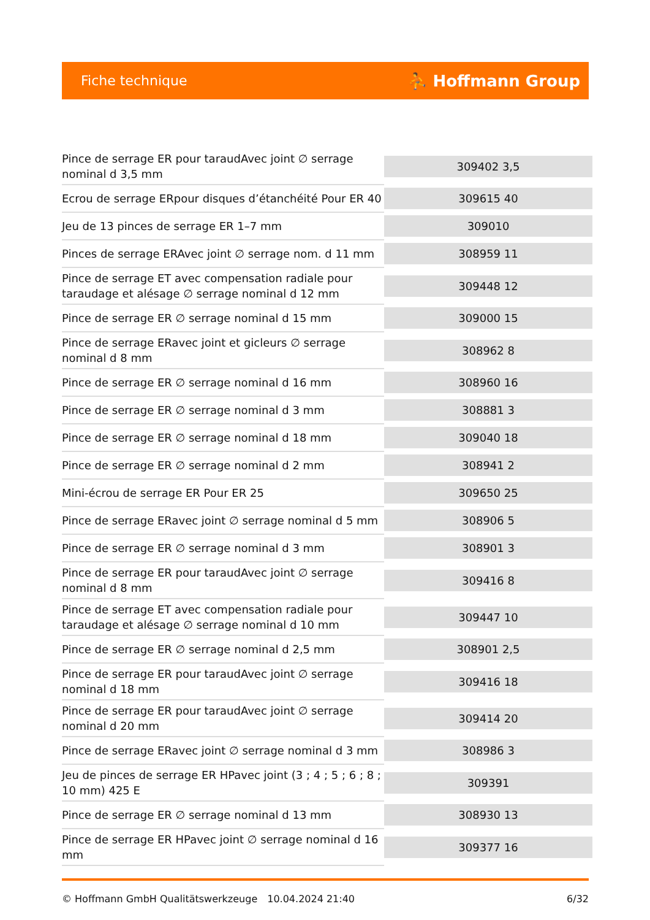Fiche technique ⛹ Hoffmann Group
| Pince de serrage ER pour taraudAvec joint ∅ serrage nominal d 3,5 mm | 309402 3,5 |
| Ecrou de serrage ERpour disques d’étanchéité Pour ER 40 | 309615 40 |
| Jeu de 13 pinces de serrage ER 1–7 mm | 309010 |
| Pinces de serrage ERAvec joint ∅ serrage nom. d 11 mm | 308959 11 |
| Pince de serrage ET avec compensation radiale pour taraudage et alésage ∅ serrage nominal d 12 mm | 309448 12 |
| Pince de serrage ER ∅ serrage nominal d 15 mm | 309000 15 |
| Pince de serrage ERavec joint et gicleurs ∅ serrage nominal d 8 mm | 308962 8 |
| Pince de serrage ER ∅ serrage nominal d 16 mm | 308960 16 |
| Pince de serrage ER ∅ serrage nominal d 3 mm | 308881 3 |
| Pince de serrage ER ∅ serrage nominal d 18 mm | 309040 18 |
| Pince de serrage ER ∅ serrage nominal d 2 mm | 308941 2 |
| Mini-écrou de serrage ER Pour ER 25 | 309650 25 |
| Pince de serrage ERavec joint ∅ serrage nominal d 5 mm | 308906 5 |
| Pince de serrage ER ∅ serrage nominal d 3 mm | 308901 3 |
| Pince de serrage ER pour taraudAvec joint ∅ serrage nominal d 8 mm | 309416 8 |
| Pince de serrage ET avec compensation radiale pour taraudage et alésage ∅ serrage nominal d 10 mm | 309447 10 |
| Pince de serrage ER ∅ serrage nominal d 2,5 mm | 308901 2,5 |
| Pince de serrage ER pour taraudAvec joint ∅ serrage nominal d 18 mm | 309416 18 |
| Pince de serrage ER pour taraudAvec joint ∅ serrage nominal d 20 mm | 309414 20 |
| Pince de serrage ERavec joint ∅ serrage nominal d 3 mm | 308986 3 |
| Jeu de pinces de serrage ER HPavec joint (3 ; 4 ; 5 ; 6 ; 8 ; 10 mm) 425 E | 309391 |
| Pince de serrage ER ∅ serrage nominal d 13 mm | 308930 13 |
| Pince de serrage ER HPavec joint ∅ serrage nominal d 16 mm | 309377 16 |
© Hoffmann GmbH Qualitätswerkzeuge 10.04.2024 21:40 6/32